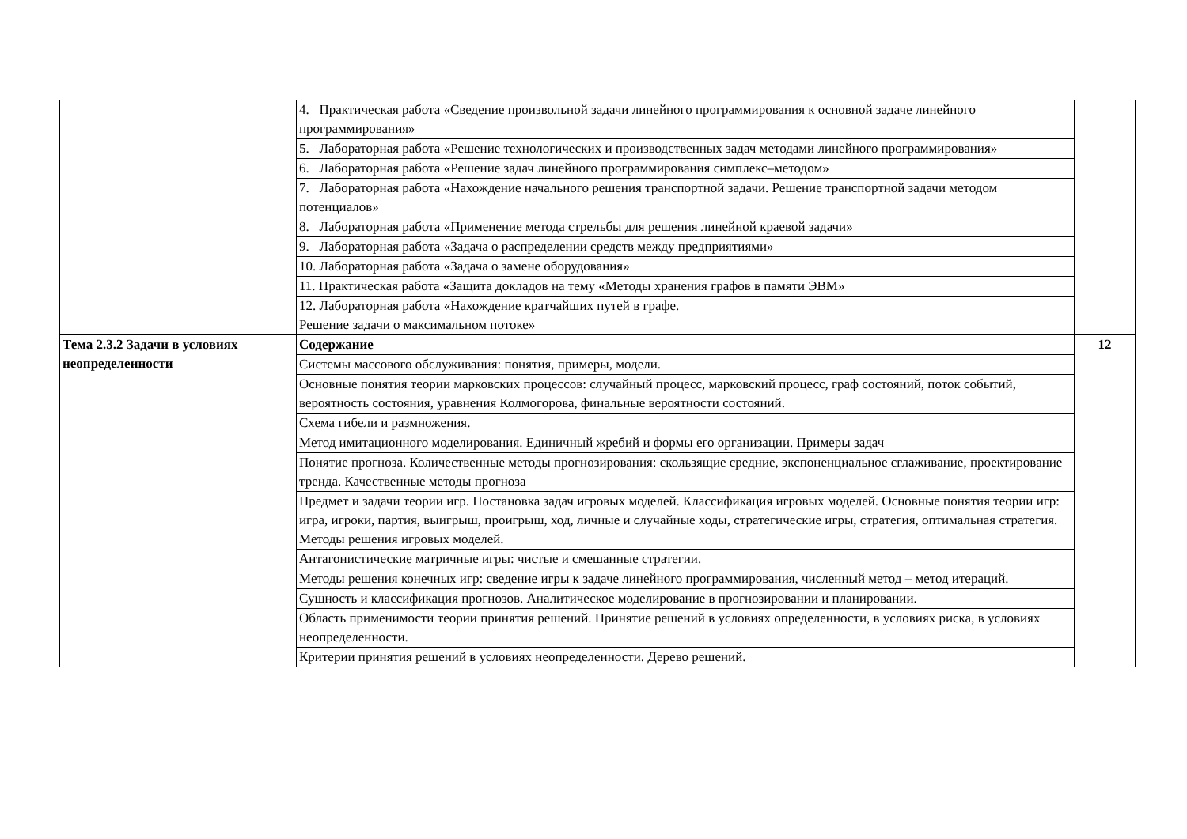| | 4. Практическая работа «Сведение произвольной задачи линейного программирования к основной задаче линейного программирования» | |
| | 5. Лабораторная работа «Решение технологических и производственных задач методами линейного программирования» | |
| | 6. Лабораторная работа «Решение задач линейного программирования симплекс–методом» | |
| | 7. Лабораторная работа «Нахождение начального решения транспортной задачи. Решение транспортной задачи методом потенциалов» | |
| | 8. Лабораторная работа «Применение метода стрельбы для решения линейной краевой задачи» | |
| | 9. Лабораторная работа «Задача о распределении средств между предприятиями» | |
| | 10. Лабораторная работа «Задача о замене оборудования» | |
| | 11. Практическая работа «Защита докладов на тему «Методы хранения графов в памяти ЭВМ» | |
| | 12. Лабораторная работа «Нахождение кратчайших путей в графе. Решение задачи о максимальном потоке» | |
| Тема 2.3.2 Задачи в условиях неопределенности | Содержание | 12 |
| | Системы массового обслуживания: понятия, примеры, модели. | |
| | Основные понятия теории марковских процессов: случайный процесс, марковский процесс, граф состояний, поток событий, вероятность состояния, уравнения Колмогорова, финальные вероятности состояний. | |
| | Схема гибели и размножения. | |
| | Метод имитационного моделирования. Единичный жребий и формы его организации. Примеры задач | |
| | Понятие прогноза. Количественные методы прогнозирования: скользящие средние, экспоненциальное сглаживание, проектирование тренда. Качественные методы прогноза | |
| | Предмет и задачи теории игр. Постановка задач игровых моделей. Классификация игровых моделей. Основные понятия теории игр: игра, игроки, партия, выигрыш, проигрыш, ход, личные и случайные ходы, стратегические игры, стратегия, оптимальная стратегия. Методы решения игровых моделей. | |
| | Антагонистические матричные игры: чистые и смешанные стратегии. | |
| | Методы решения конечных игр: сведение игры к задаче линейного программирования, численный метод – метод итераций. | |
| | Сущность и классификация прогнозов. Аналитическое моделирование в прогнозировании и планировании. | |
| | Область применимости теории принятия решений. Принятие решений в условиях определенности, в условиях риска, в условиях неопределенности. | |
| | Критерии принятия решений в условиях неопределенности. Дерево решений. | |